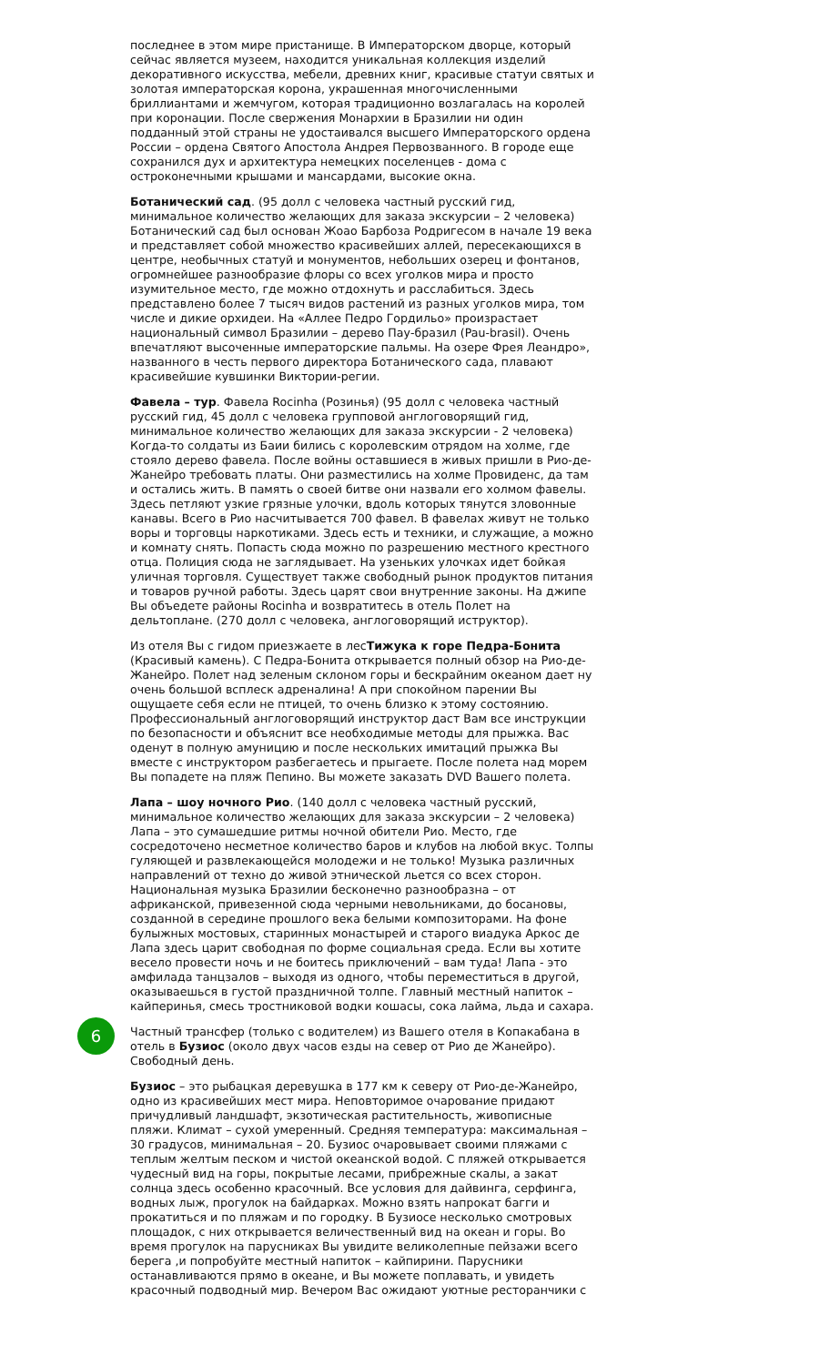последнее в этом мире пристанище. В Императорском дворце, который сейчас является музеем, находится уникальная коллекция изделий декоративного искусства, мебели, древних книг, красивые статуи святых и золотая императорская корона, украшенная многочисленными бриллиантами и жемчугом, которая традиционно возлагалась на королей при коронации. После свержения Монархии в Бразилии ни один подданный этой страны не удостаивался высшего Императорского ордена России – ордена Святого Апостола Андрея Первозванного. В городе еще сохранился дух и архитектура немецких поселенцев - дома с остроконечными крышами и мансардами, высокие окна.
Ботанический сад. (95 долл с человека частный русский гид, минимальное количество желающих для заказа экскурсии – 2 человека) Ботанический сад был основан Жоао Барбоза Родригесом в начале 19 века и представляет собой множество красивейших аллей, пересекающихся в центре, необычных статуй и монументов, небольших озерец и фонтанов, огромнейшее разнообразие флоры со всех уголков мира и просто изумительное место, где можно отдохнуть и расслабиться. Здесь представлено более 7 тысяч видов растений из разных уголков мира, том числе и дикие орхидеи. На «Аллее Педро Гордильо» произрастает национальный символ Бразилии – дерево Пау-бразил (Pau-brasil). Очень впечатляют высоченные императорские пальмы. На озере Фрея Леандро», названного в честь первого директора Ботанического сада, плавают красивейшие кувшинки Виктории-регии.
Фавела – тур. Фавела Rocinha (Розинья) (95 долл с человека частный русский гид, 45 долл с человека групповой англоговорящий гид, минимальное количество желающих для заказа экскурсии - 2 человека) Когда-то солдаты из Баии бились с королевским отрядом на холме, где стояло дерево фавела. После войны оставшиеся в живых пришли в Рио-де-Жанейро требовать платы. Они разместились на холме Провиденс, да там и остались жить. В память о своей битве они назвали его холмом фавелы. Здесь петляют узкие грязные улочки, вдоль которых тянутся зловонные канавы. Всего в Рио насчитывается 700 фавел. В фавелах живут не только воры и торговцы наркотиками. Здесь есть и техники, и служащие, а можно и комнату снять. Попасть сюда можно по разрешению местного крестного отца. Полиция сюда не заглядывает. На узеньких улочках идет бойкая уличная торговля. Существует также свободный рынок продуктов питания и товаров ручной работы. Здесь царят свои внутренние законы. На джипе Вы объедете районы Rocinha и возвратитесь в отель Полет на дельтоплане. (270 долл с человека, англоговорящий иструктор).
Из отеля Вы с гидом приезжаете в лесТижука к горе Педра-Бонита (Красивый камень). С Педра-Бонита открывается полный обзор на Рио-де-Жанейро. Полет над зеленым склоном горы и бескрайним океаном дает ну очень большой всплеск адреналина! А при спокойном парении Вы ощущаете себя если не птицей, то очень близко к этому состоянию. Профессиональный англоговорящий инструктор даст Вам все инструкции по безопасности и объяснит все необходимые методы для прыжка. Вас оденут в полную амуницию и после нескольких имитаций прыжка Вы вместе с инструктором разбегаетесь и прыгаете. После полета над морем Вы попадете на пляж Пепино. Вы можете заказать DVD Вашего полета.
Лапа – шоу ночного Рио. (140 долл с человека частный русский, минимальное количество желающих для заказа экскурсии – 2 человека) Лапа – это сумашедшие ритмы ночной обители Рио. Место, где сосредоточено несметное количество баров и клубов на любой вкус. Толпы гуляющей и развлекающейся молодежи и не только! Музыка различных направлений от техно до живой этнической льется со всех сторон. Национальная музыка Бразилии бесконечно разнообразна – от африканской, привезенной сюда черными невольниками, до босановы, созданной в середине прошлого века белыми композиторами. На фоне булыжных мостовых, старинных монастырей и старого виадука Аркос де Лапа здесь царит свободная по форме социальная среда. Если вы хотите весело провести ночь и не боитесь приключений – вам туда! Лапа - это амфилада танцзалов – выходя из одного, чтобы переместиться в другой, оказываешься в густой праздничной толпе. Главный местный напиток – кайперинья, смесь тростниковой водки кошасы, сока лайма, льда и сахара.
6
Частный трансфер (только с водителем) из Вашего отеля в Копакабана в отель в Бузиос (около двух часов езды на север от Рио де Жанейро). Свободный день.
Бузиос – это рыбацкая деревушка в 177 км к северу от Рио-де-Жанейро, одно из красивейших мест мира. Неповторимое очарование придают причудливый ландшафт, экзотическая растительность, живописные пляжи. Климат – сухой умеренный. Средняя температура: максимальная – 30 градусов, минимальная – 20. Бузиос очаровывает своими пляжами с теплым желтым песком и чистой океанской водой. С пляжей открывается чудесный вид на горы, покрытые лесами, прибрежные скалы, а закат солнца здесь особенно красочный. Все условия для дайвинга, серфинга, водных лыж, прогулок на байдарках. Можно взять напрокат багги и прокатиться и по пляжам и по городку. В Бузиосе несколько смотровых площадок, с них открывается величественный вид на океан и горы. Во время прогулок на парусниках Вы увидите великолепные пейзажи всего берега ,и попробуйте местный напиток – кайпирини. Парусники останавливаются прямо в океане, и Вы можете поплавать, и увидеть красочный подводный мир. Вечером Вас ожидают уютные ресторанчики с